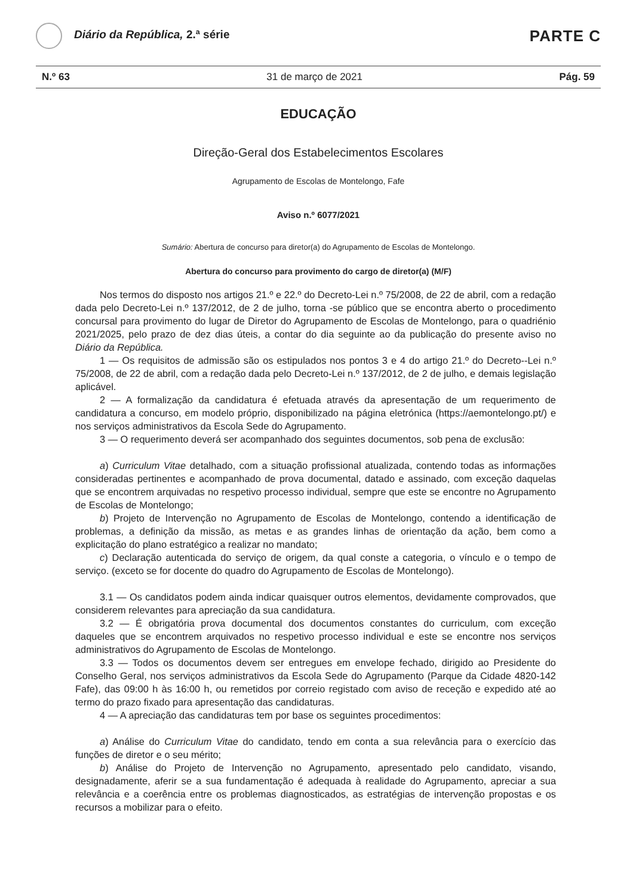Diário da República, 2.ª série
PARTE C
N.º 63 31 de março de 2021 Pág. 59
EDUCAÇÃO
Direção-Geral dos Estabelecimentos Escolares
Agrupamento de Escolas de Montelongo, Fafe
Aviso n.º 6077/2021
Sumário: Abertura de concurso para diretor(a) do Agrupamento de Escolas de Montelongo.
Abertura do concurso para provimento do cargo de diretor(a) (M/F)
Nos termos do disposto nos artigos 21.º e 22.º do Decreto-Lei n.º 75/2008, de 22 de abril, com a redação dada pelo Decreto-Lei n.º 137/2012, de 2 de julho, torna -se público que se encontra aberto o procedimento concursal para provimento do lugar de Diretor do Agrupamento de Escolas de Montelongo, para o quadriénio 2021/2025, pelo prazo de dez dias úteis, a contar do dia seguinte ao da publicação do presente aviso no Diário da República.
1 — Os requisitos de admissão são os estipulados nos pontos 3 e 4 do artigo 21.º do Decreto--Lei n.º 75/2008, de 22 de abril, com a redação dada pelo Decreto-Lei n.º 137/2012, de 2 de julho, e demais legislação aplicável.
2 — A formalização da candidatura é efetuada através da apresentação de um requerimento de candidatura a concurso, em modelo próprio, disponibilizado na página eletrónica (https://aemontelongo.pt/) e nos serviços administrativos da Escola Sede do Agrupamento.
3 — O requerimento deverá ser acompanhado dos seguintes documentos, sob pena de exclusão:
a) Curriculum Vitae detalhado, com a situação profissional atualizada, contendo todas as informações consideradas pertinentes e acompanhado de prova documental, datado e assinado, com exceção daquelas que se encontrem arquivadas no respetivo processo individual, sempre que este se encontre no Agrupamento de Escolas de Montelongo;
b) Projeto de Intervenção no Agrupamento de Escolas de Montelongo, contendo a identificação de problemas, a definição da missão, as metas e as grandes linhas de orientação da ação, bem como a explicitação do plano estratégico a realizar no mandato;
c) Declaração autenticada do serviço de origem, da qual conste a categoria, o vínculo e o tempo de serviço. (exceto se for docente do quadro do Agrupamento de Escolas de Montelongo).
3.1 — Os candidatos podem ainda indicar quaisquer outros elementos, devidamente comprovados, que considerem relevantes para apreciação da sua candidatura.
3.2 — É obrigatória prova documental dos documentos constantes do curriculum, com exceção daqueles que se encontrem arquivados no respetivo processo individual e este se encontre nos serviços administrativos do Agrupamento de Escolas de Montelongo.
3.3 — Todos os documentos devem ser entregues em envelope fechado, dirigido ao Presidente do Conselho Geral, nos serviços administrativos da Escola Sede do Agrupamento (Parque da Cidade 4820-142 Fafe), das 09:00 h às 16:00 h, ou remetidos por correio registado com aviso de receção e expedido até ao termo do prazo fixado para apresentação das candidaturas.
4 — A apreciação das candidaturas tem por base os seguintes procedimentos:
a) Análise do Curriculum Vitae do candidato, tendo em conta a sua relevância para o exercício das funções de diretor e o seu mérito;
b) Análise do Projeto de Intervenção no Agrupamento, apresentado pelo candidato, visando, designadamente, aferir se a sua fundamentação é adequada à realidade do Agrupamento, apreciar a sua relevância e a coerência entre os problemas diagnosticados, as estratégias de intervenção propostas e os recursos a mobilizar para o efeito.